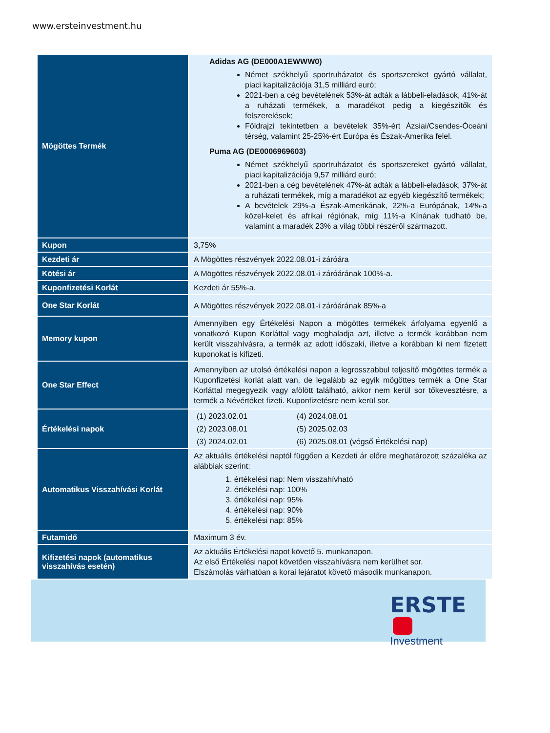www.ersteinvestment.hu
| Mögöttes Termék | Adidas AG (DE000A1EWWW0) Német székhelyű sportruházatot és sportszereket gyártó vállalat, piaci kapitalizációja 31,5 milliárd euró; 2021-ben a cég bevételének 53%-át adták a lábbeli-eladások, 41%-át a ruházati termékek, a maradékot pedig a kiegészítők és felszerelések; Földrajzi tekintetben a bevételek 35%-ért Ázsiai/Csendes-Óceáni térség, valamint 25-25%-ért Európa és Észak-Amerika felel. Puma AG (DE0006969603) Német székhelyű sportruházatot és sportszereket gyártó vállalat, piaci kapitalizációja 9,57 milliárd euró; 2021-ben a cég bevételének 47%-át adták a lábbeli-eladások, 37%-át a ruházati termékek, míg a maradékot az egyéb kiegészítő termékek; A bevételek 29%-a Észak-Amerikának, 22%-a Európának, 14%-a közel-kelet és afrikai régiónak, míg 11%-a Kínának tudható be, valamint a maradék 23% a világ többi részéről származott. |
| Kupon | 3,75% |
| Kezdeti ár | A Mögöttes részvények 2022.08.01-i záróára |
| Kötési ár | A Mögöttes részvények 2022.08.01-i záróárának 100%-a. |
| Kuponfizetési Korlát | Kezdeti ár 55%-a. |
| One Star Korlát | A Mögöttes részvények 2022.08.01-i záróárának 85%-a |
| Memory kupon | Amennyiben egy Értékelési Napon a mögöttes termékek árfolyama egyenlő a vonatkozó Kupon Korláttal vagy meghaladja azt, illetve a termék korábban nem került visszahívásra, a termék az adott időszaki, illetve a korábban ki nem fizetett kuponokat is kifizeti. |
| One Star Effect | Amennyiben az utolsó értékelési napon a legrosszabbul teljesítő mögöttes termék a Kuponfizetési korlát alatt van, de legalább az egyik mögöttes termék a One Star Korláttal megegyezik vagy afölött található, akkor nem kerül sor tőkevesztésre, a termék a Névértéket fizeti. Kuponfizetésre nem kerül sor. |
| Értékelési napok | (1) 2023.02.01 (4) 2024.08.01 (2) 2023.08.01 (5) 2025.02.03 (3) 2024.02.01 (6) 2025.08.01 (végső Értékelési nap) |
| Automatikus Visszahívási Korlát | Az aktuális értékelési naptól függően a Kezdeti ár előre meghatározott százaléka az alábbiak szerint: 1. értékelési nap: Nem visszahívható 2. értékelési nap: 100% 3. értékelési nap: 95% 4. értékelési nap: 90% 5. értékelési nap: 85% |
| Futamidő | Maximum 3 év. |
| Kifizetési napok (automatikus visszahívás esetén) | Az aktuális Értékelési napot követő 5. munkanapon. Az első Értékelési napot követően visszahívásra nem kerülhet sor. Elszámolás várhatóan a korai lejáratot követő második munkanapon. |
ERSTE
Investment